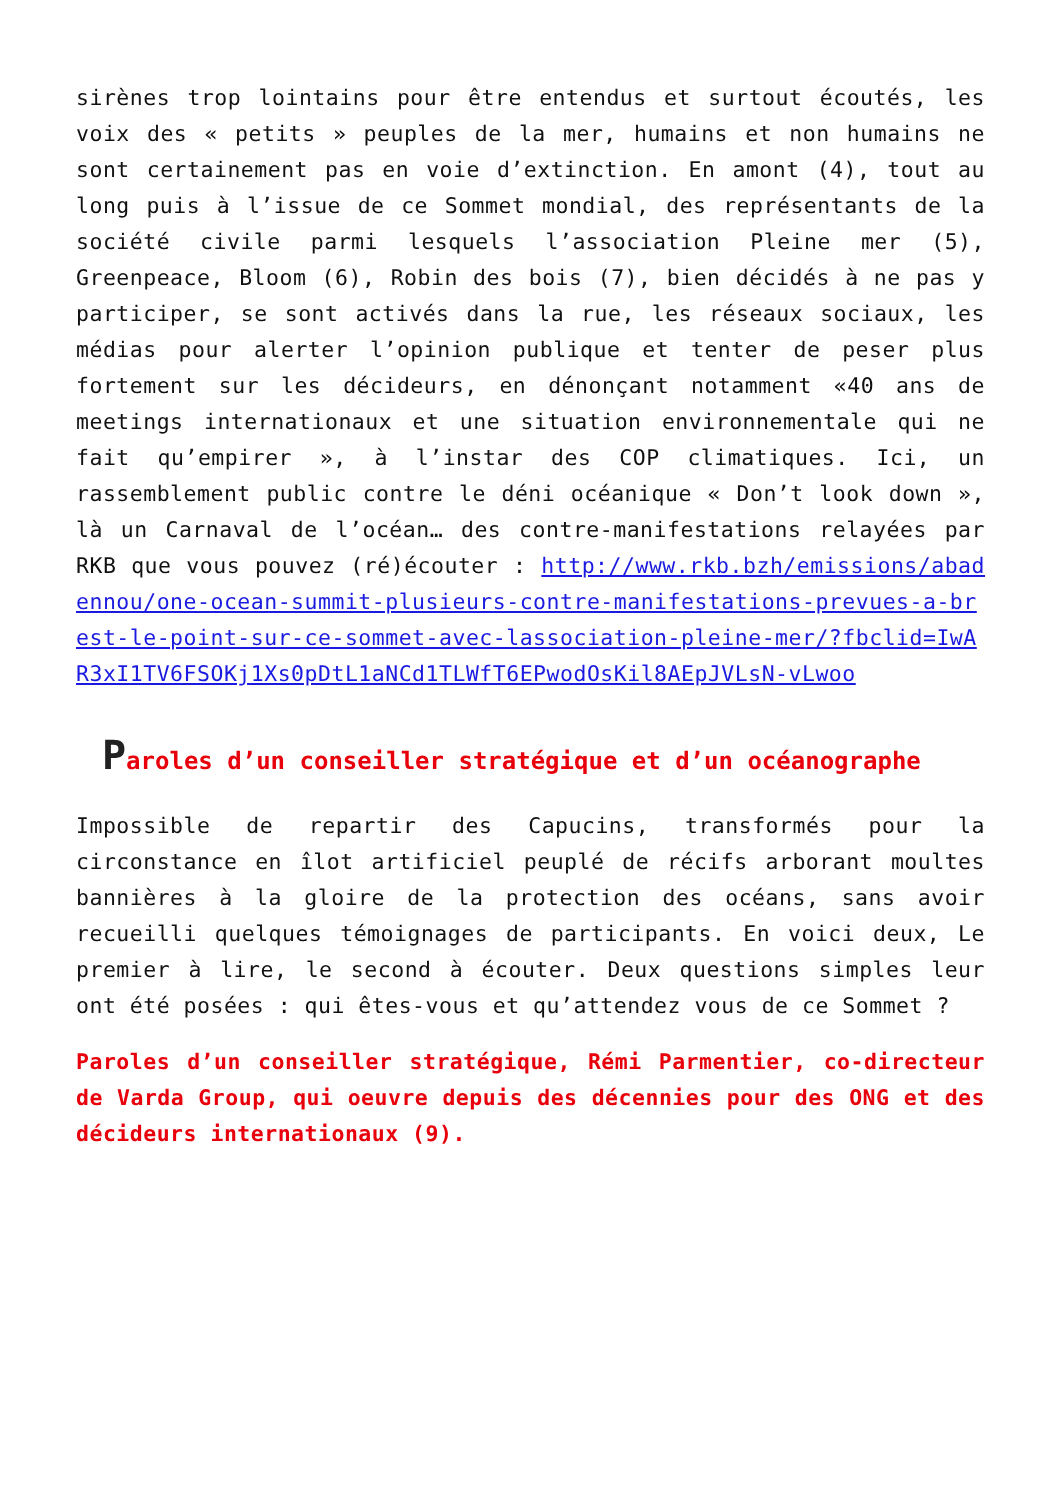sirènes trop lointains pour être entendus et surtout écoutés, les voix des « petits » peuples de la mer, humains et non humains ne sont certainement pas en voie d’extinction. En amont (4), tout au long puis à l’issue de ce Sommet mondial, des représentants de la société civile parmi lesquels l’association Pleine mer (5), Greenpeace, Bloom (6), Robin des bois (7), bien décidés à ne pas y participer, se sont activés dans la rue, les réseaux sociaux, les médias pour alerter l’opinion publique et tenter de peser plus fortement sur les décideurs, en dénonçant notamment «40 ans de meetings internationaux et une situation environnementale qui ne fait qu’empirer », à l’instar des COP climatiques. Ici, un rassemblement public contre le déni océanique « Don’t look down », là un Carnaval de l’océan… des contre-manifestations relayées par RKB que vous pouvez (ré)écouter : http://www.rkb.bzh/emissions/abadennou/one-ocean-summit-plusieurs-contre-manifestations-prevues-a-brest-le-point-sur-ce-sommet-avec-lassociation-pleine-mer/?fbclid=IwAR3xI1TV6FSOKj1Xs0pDtL1aNCd1TLWfT6EPwodOsKil8AEpJVLsN-vLwoo
Paroles d’un conseiller stratégique et d’un océanographe
Impossible de repartir des Capucins, transformés pour la circonstance en îlot artificiel peuplé de récifs arborant moultes bannières à la gloire de la protection des océans, sans avoir recueilli quelques témoignages de participants. En voici deux, Le premier à lire, le second à écouter. Deux questions simples leur ont été posées : qui êtes-vous et qu’attendez vous de ce Sommet ?
Paroles d’un conseiller stratégique, Rémi Parmentier, co-directeur de Varda Group, qui oeuvre depuis des décennies pour des ONG et des décideurs internationaux (9).